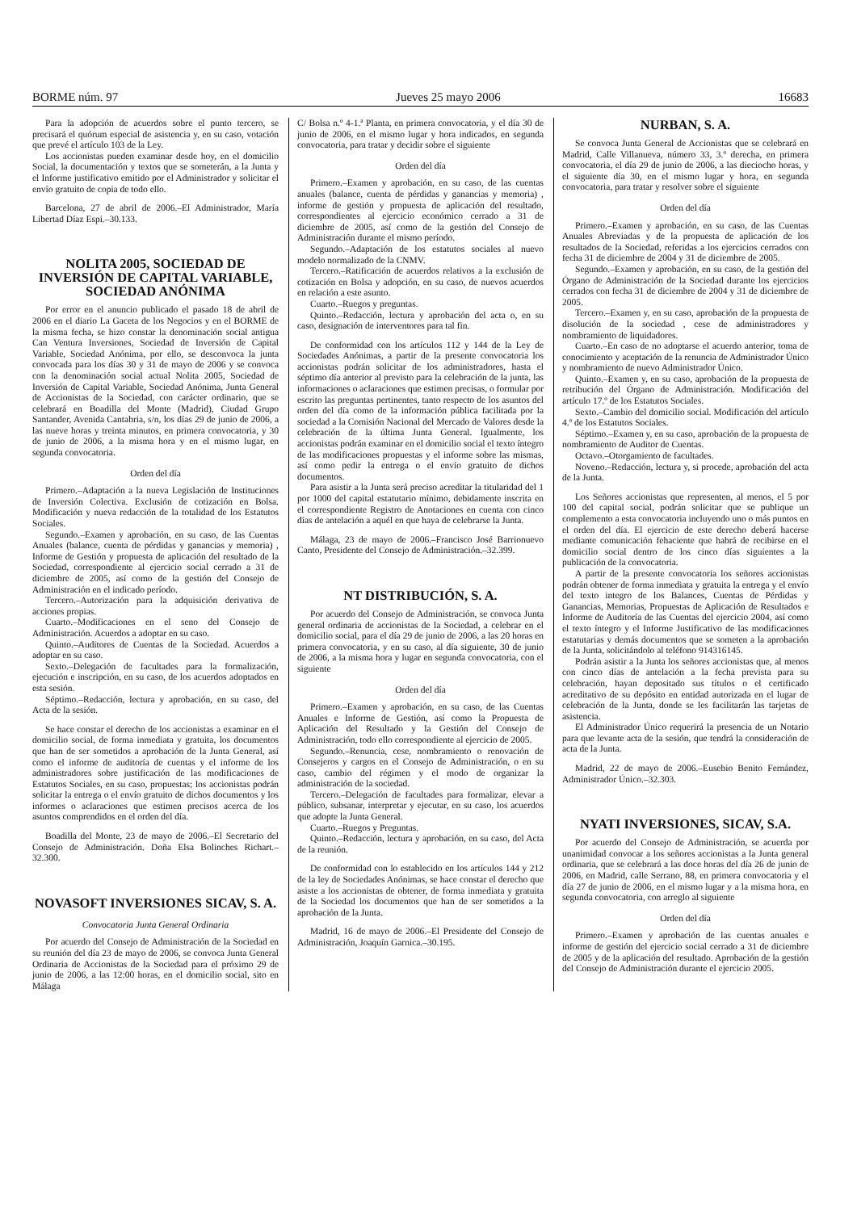BORME núm. 97 Jueves 25 mayo 2006 16683
Para la adopción de acuerdos sobre el punto tercero, se precisará el quórum especial de asistencia y, en su caso, votación que prevé el artículo 103 de la Ley.
Los accionistas pueden examinar desde hoy, en el domicilio Social, la documentación y textos que se someterán, a la Junta y el Informe justificativo emitido por el Administrador y solicitar el envío gratuito de copia de todo ello.
Barcelona, 27 de abril de 2006.–El Administrador, María Libertad Díaz Espi.–30.133.
NOLITA 2005, SOCIEDAD DE INVERSIÓN DE CAPITAL VARIABLE, SOCIEDAD ANÓNIMA
Por error en el anuncio publicado el pasado 18 de abril de 2006 en el diario La Gaceta de los Negocios y en el BORME de la misma fecha, se hizo constar la denominación social antigua Can Ventura Inversiones, Sociedad de Inversión de Capital Variable, Sociedad Anónima, por ello, se desconvoca la junta convocada para los días 30 y 31 de mayo de 2006 y se convoca con la denominación social actual Nolita 2005, Sociedad de Inversión de Capital Variable, Sociedad Anónima, Junta General de Accionistas de la Sociedad, con carácter ordinario, que se celebrará en Boadilla del Monte (Madrid), Ciudad Grupo Santander, Avenida Cantabria, s/n, los días 29 de junio de 2006, a las nueve horas y treinta minutos, en primera convocatoria, y 30 de junio de 2006, a la misma hora y en el mismo lugar, en segunda convocatoria.
Orden del día
Primero.–Adaptación a la nueva Legislación de Instituciones de Inversión Colectiva. Exclusión de cotización en Bolsa. Modificación y nueva redacción de la totalidad de los Estatutos Sociales.
Segundo.–Examen y aprobación, en su caso, de las Cuentas Anuales (balance, cuenta de pérdidas y ganancias y memoria) , Informe de Gestión y propuesta de aplicación del resultado de la Sociedad, correspondiente al ejercicio social cerrado a 31 de diciembre de 2005, así como de la gestión del Consejo de Administración en el indicado período.
Tercero.–Autorización para la adquisición derivativa de acciones propias.
Cuarto.–Modificaciones en el seno del Consejo de Administración. Acuerdos a adoptar en su caso.
Quinto.–Auditores de Cuentas de la Sociedad. Acuerdos a adoptar en su caso.
Sexto.–Delegación de facultades para la formalización, ejecución e inscripción, en su caso, de los acuerdos adoptados en esta sesión.
Séptimo.–Redacción, lectura y aprobación, en su caso, del Acta de la sesión.
Se hace constar el derecho de los accionistas a examinar en el domicilio social, de forma inmediata y gratuita, los documentos que han de ser sometidos a aprobación de la Junta General, así como el informe de auditoría de cuentas y el informe de los administradores sobre justificación de las modificaciones de Estatutos Sociales, en su caso, propuestas; los accionistas podrán solicitar la entrega o el envío gratuito de dichos documentos y los informes o aclaraciones que estimen precisos acerca de los asuntos comprendidos en el orden del día.
Boadilla del Monte, 23 de mayo de 2006.–El Secretario del Consejo de Administración. Doña Elsa Bolinches Richart.–32.300.
NOVASOFT INVERSIONES SICAV, S. A.
Convocatoria Junta General Ordinaria
Por acuerdo del Consejo de Administración de la Sociedad en su reunión del día 23 de mayo de 2006, se convoca Junta General Ordinaria de Accionistas de la Sociedad para el próximo 29 de junio de 2006, a las 12:00 horas, en el domicilio social, sito en Málaga
C/ Bolsa n.º 4-1.ª Planta, en primera convocatoria, y el día 30 de junio de 2006, en el mismo lugar y hora indicados, en segunda convocatoria, para tratar y decidir sobre el siguiente
Orden del día
Primero.–Examen y aprobación, en su caso, de las cuentas anuales (balance, cuenta de pérdidas y ganancias y memoria) , informe de gestión y propuesta de aplicación del resultado, correspondientes al ejercicio económico cerrado a 31 de diciembre de 2005, así como de la gestión del Consejo de Administración durante el mismo período.
Segundo.–Adaptación de los estatutos sociales al nuevo modelo normalizado de la CNMV.
Tercero.–Ratificación de acuerdos relativos a la exclusión de cotización en Bolsa y adopción, en su caso, de nuevos acuerdos en relación a este asunto.
Cuarto.–Ruegos y preguntas.
Quinto.–Redacción, lectura y aprobación del acta o, en su caso, designación de interventores para tal fin.
De conformidad con los artículos 112 y 144 de la Ley de Sociedades Anónimas, a partir de la presente convocatoria los accionistas podrán solicitar de los administradores, hasta el séptimo día anterior al previsto para la celebración de la junta, las informaciones o aclaraciones que estimen precisas, o formular por escrito las preguntas pertinentes, tanto respecto de los asuntos del orden del día como de la información pública facilitada por la sociedad a la Comisión Nacional del Mercado de Valores desde la celebración de la última Junta General. Igualmente, los accionistas podrán examinar en el domicilio social el texto íntegro de las modificaciones propuestas y el informe sobre las mismas, así como pedir la entrega o el envío gratuito de dichos documentos.
Para asistir a la Junta será preciso acreditar la titularidad del 1 por 1000 del capital estatutario mínimo, debidamente inscrita en el correspondiente Registro de Anotaciones en cuenta con cinco días de antelación a aquél en que haya de celebrarse la Junta.
Málaga, 23 de mayo de 2006.–Francisco José Barrionuevo Canto, Presidente del Consejo de Administración.–32.399.
NT DISTRIBUCIÓN, S. A.
Por acuerdo del Consejo de Administración, se convoca Junta general ordinaria de accionistas de la Sociedad, a celebrar en el domicilio social, para el día 29 de junio de 2006, a las 20 horas en primera convocatoria, y en su caso, al día siguiente, 30 de junio de 2006, a la misma hora y lugar en segunda convocatoria, con el siguiente
Orden del día
Primero.–Examen y aprobación, en su caso, de las Cuentas Anuales e Informe de Gestión, así como la Propuesta de Aplicación del Resultado y la Gestión del Consejo de Administración, todo ello correspondiente al ejercicio de 2005.
Segundo.–Renuncia, cese, nombramiento o renovación de Consejeros y cargos en el Consejo de Administración, o en su caso, cambio del régimen y el modo de organizar la administración de la sociedad.
Tercero.–Delegación de facultades para formalizar, elevar a público, subsanar, interpretar y ejecutar, en su caso, los acuerdos que adopte la Junta General.
Cuarto.–Ruegos y Preguntas.
Quinto.–Redacción, lectura y aprobación, en su caso, del Acta de la reunión.
De conformidad con lo establecido en los artículos 144 y 212 de la ley de Sociedades Anónimas, se hace constar el derecho que asiste a los accionistas de obtener, de forma inmediata y gratuita de la Sociedad los documentos que han de ser sometidos a la aprobación de la Junta.
Madrid, 16 de mayo de 2006.–El Presidente del Consejo de Administración, Joaquín Garnica.–30.195.
NURBAN, S. A.
Se convoca Junta General de Accionistas que se celebrará en Madrid, Calle Villanueva, número 33, 3.º derecha, en primera convocatoria, el día 29 de junio de 2006, a las dieciocho horas, y el siguiente día 30, en el mismo lugar y hora, en segunda convocatoria, para tratar y resolver sobre el siguiente
Orden del día
Primero.–Examen y aprobación, en su caso, de las Cuentas Anuales Abreviadas y de la propuesta de aplicación de los resultados de la Sociedad, referidas a los ejercicios cerrados con fecha 31 de diciembre de 2004 y 31 de diciembre de 2005.
Segundo.–Examen y aprobación, en su caso, de la gestión del Órgano de Administración de la Sociedad durante los ejercicios cerrados con fecha 31 de diciembre de 2004 y 31 de diciembre de 2005.
Tercero.–Examen y, en su caso, aprobación de la propuesta de disolución de la sociedad , cese de administradores y nombramiento de liquidadores.
Cuarto.–En caso de no adoptarse el acuerdo anterior, toma de conocimiento y aceptación de la renuncia de Administrador Único y nombramiento de nuevo Administrador Único.
Quinto.–Examen y, en su caso, aprobación de la propuesta de retribución del Órgano de Administración. Modificación del artículo 17.º de los Estatutos Sociales.
Sexto.–Cambio del domicilio social. Modificación del artículo 4.º de los Estatutos Sociales.
Séptimo.–Examen y, en su caso, aprobación de la propuesta de nombramiento de Auditor de Cuentas.
Octavo.–Otorgamiento de facultades.
Noveno.–Redacción, lectura y, si procede, aprobación del acta de la Junta.
Los Señores accionistas que representen, al menos, el 5 por 100 del capital social, podrán solicitar que se publique un complemento a esta convocatoria incluyendo uno o más puntos en el orden del día. El ejercicio de este derecho deberá hacerse mediante comunicación fehaciente que habrá de recibirse en el domicilio social dentro de los cinco días siguientes a la publicación de la convocatoria.
A partir de la presente convocatoria los señores accionistas podrán obtener de forma inmediata y gratuita la entrega y el envío del texto integro de los Balances, Cuentas de Pérdidas y Ganancias, Memorias, Propuestas de Aplicación de Resultados e Informe de Auditoría de las Cuentas del ejercicio 2004, así como el texto íntegro y el Informe Justificativo de las modificaciones estatutarias y demás documentos que se someten a la aprobación de la Junta, solicitándolo al teléfono 914316145.
Podrán asistir a la Junta los señores accionistas que, al menos con cinco días de antelación a la fecha prevista para su celebración, hayan depositado sus títulos o el certificado acreditativo de su depósito en entidad autorizada en el lugar de celebración de la Junta, donde se les facilitarán las tarjetas de asistencia.
El Administrador Único requerirá la presencia de un Notario para que levante acta de la sesión, que tendrá la consideración de acta de la Junta.
Madrid, 22 de mayo de 2006.–Eusebio Benito Fernández, Administrador Único.–32.303.
NYATI INVERSIONES, SICAV, S.A.
Por acuerdo del Consejo de Administración, se acuerda por unanimidad convocar a los señores accionistas a la Junta general ordinaria, que se celebrará a las doce horas del día 26 de junio de 2006, en Madrid, calle Serrano, 88, en primera convocatoria y el día 27 de junio de 2006, en el mismo lugar y a la misma hora, en segunda convocatoria, con arreglo al siguiente
Orden del día
Primero.–Examen y aprobación de las cuentas anuales e informe de gestión del ejercicio social cerrado a 31 de diciembre de 2005 y de la aplicación del resultado. Aprobación de la gestión del Consejo de Administración durante el ejercicio 2005.